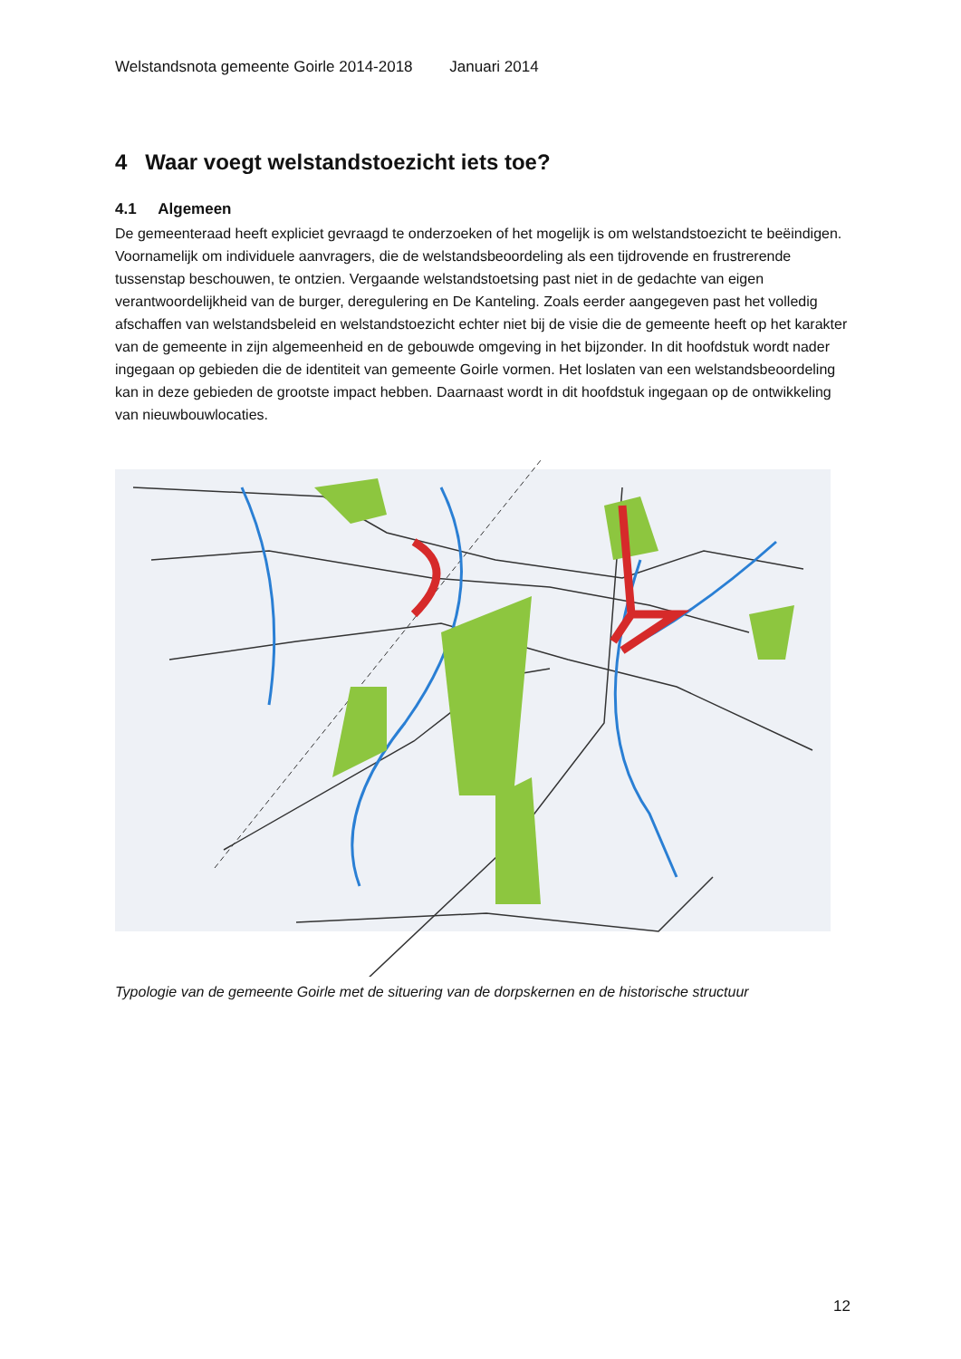Welstandsnota gemeente Goirle 2014-2018 Januari 2014
4 Waar voegt welstandstoezicht iets toe?
4.1 Algemeen
De gemeenteraad heeft expliciet gevraagd te onderzoeken of het mogelijk is om welstandstoezicht te beëindigen. Voornamelijk om individuele aanvragers, die de welstandsbeoordeling als een tijdrovende en frustrerende tussenstap beschouwen, te ontzien. Vergaande welstandstoetsing past niet in de gedachte van eigen verantwoordelijkheid van de burger, deregulering en De Kanteling. Zoals eerder aangegeven past het volledig afschaffen van welstandsbeleid en welstandstoezicht echter niet bij de visie die de gemeente heeft op het karakter van de gemeente in zijn algemeenheid en de gebouwde omgeving in het bijzonder. In dit hoofdstuk wordt nader ingegaan op gebieden die de identiteit van gemeente Goirle vormen. Het loslaten van een welstandsbeoordeling kan in deze gebieden de grootste impact hebben. Daarnaast wordt in dit hoofdstuk ingegaan op de ontwikkeling van nieuwbouwlocaties.
Typologie van de gemeente Goirle met de situering van de dorpskernen en de historische structuur
12